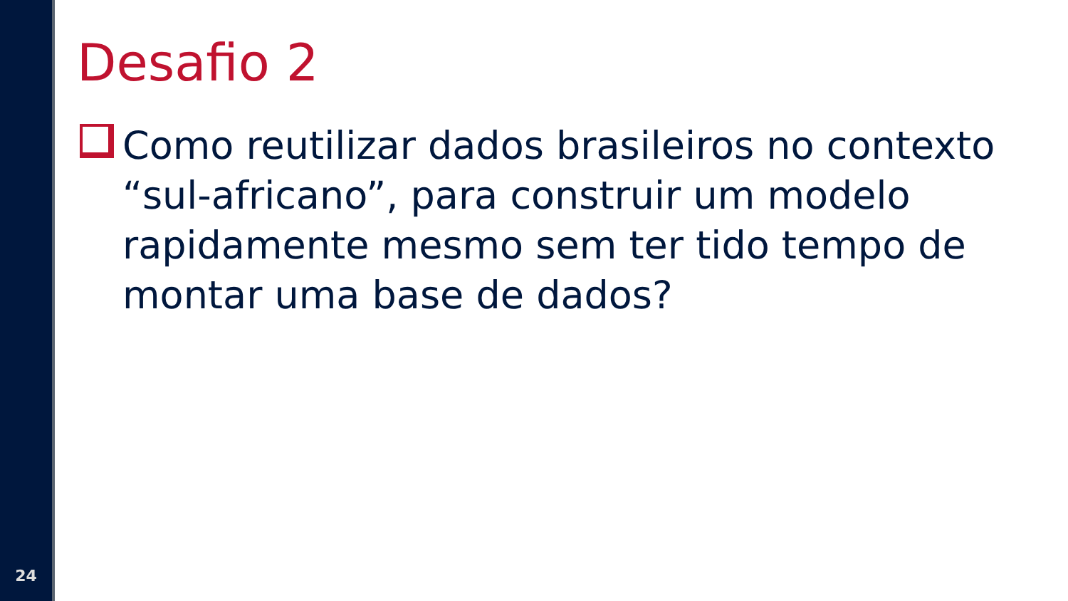24
Desafio 2
Como reutilizar dados brasileiros no contexto “sul-africano”, para construir um modelo rapidamente mesmo sem ter tido tempo de montar uma base de dados?